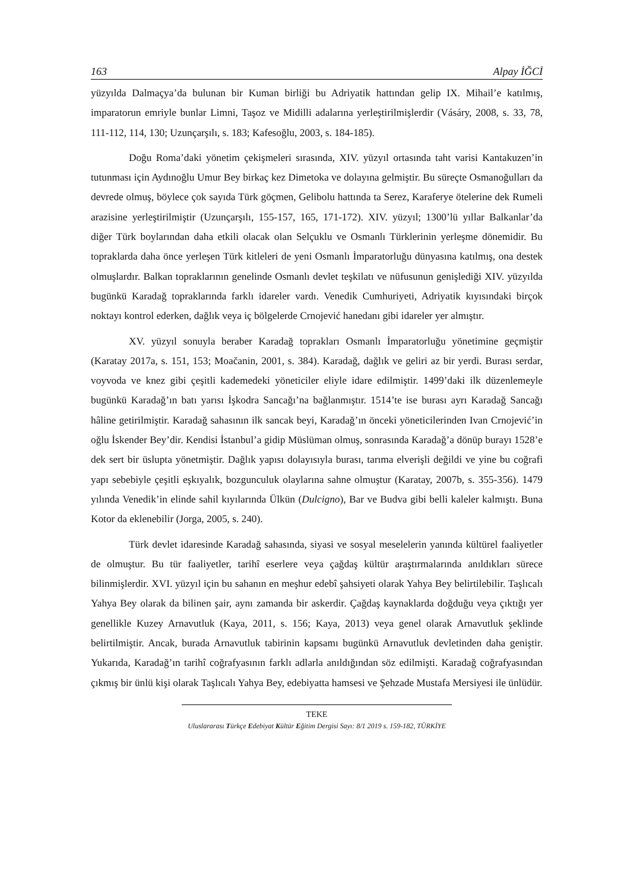163 Alpay İĞCİ
yüzyılda Dalmaçya’da bulunan bir Kuman birliği bu Adriyatik hattından gelip IX. Mihail’e katılmış, imparatorun emriyle bunlar Limni, Taşoz ve Midilli adalarına yerleştirilmişlerdir (Vásáry, 2008, s. 33, 78, 111-112, 114, 130; Uzunçarşılı, s. 183; Kafesoğlu, 2003, s. 184-185).
Doğu Roma’daki yönetim çekişmeleri sırasında, XIV. yüzyıl ortasında taht varisi Kantakuzen’in tutunması için Aydınoğlu Umur Bey birkaç kez Dimetoka ve dolayına gelmiştir. Bu süreçte Osmanoğulları da devrede olmuş, böylece çok sayıda Türk göçmen, Gelibolu hattında ta Serez, Karaferye ötelerine dek Rumeli arazisine yerleştirilmiştir (Uzunçarşılı, 155-157, 165, 171-172). XIV. yüzyıl; 1300’lü yıllar Balkanlar’da diğer Türk boylarından daha etkili olacak olan Selçuklu ve Osmanlı Türklerinin yerleşme dönemidir. Bu topraklarda daha önce yerleşen Türk kitleleri de yeni Osmanlı İmparatorluğu dünyasına katılmış, ona destek olmuşlardır. Balkan topraklarının genelinde Osmanlı devlet teşkilatı ve nüfusunun genişlediği XIV. yüzyılda bugünkü Karadağ topraklarında farklı idareler vardı. Venedik Cumhuriyeti, Adriyatik kıyısındaki birçok noktayı kontrol ederken, dağlık veya iç bölgelerde Crnojević hanedanı gibi idareler yer almıştır.
XV. yüzyıl sonuyla beraber Karadağ toprakları Osmanlı İmparatorluğu yönetimine geçmiştir (Karatay 2017a, s. 151, 153; Moačanin, 2001, s. 384). Karadağ, dağlık ve geliri az bir yerdi. Burası serdar, voyvoda ve knez gibi çeşitli kademedeki yöneticiler eliyle idare edilmiştir. 1499’daki ilk düzenlemeyle bugünkü Karadağ’ın batı yarısı İşkodra Sancağı’na bağlanmıştır. 1514’te ise burası ayrı Karadağ Sancağı hâline getirilmiştir. Karadağ sahasının ilk sancak beyi, Karadağ’ın önceki yöneticilerinden Ivan Crnojević’in oğlu İskender Bey’dir. Kendisi İstanbul’a gidip Müslüman olmuş, sonrasında Karadağ’a dönüp burayı 1528’e dek sert bir üslupta yönetmiştir. Dağlık yapısı dolayısıyla burası, tarıma elverişli değildi ve yine bu coğrafi yapı sebebiyle çeşitli eşkıyalık, bozgunculuk olaylarına sahne olmuştur (Karatay, 2007b, s. 355-356). 1479 yılında Venedik’in elinde sahil kıyılarında Ülkün (Dulcigno), Bar ve Budva gibi belli kaleler kalmıştı. Buna Kotor da eklenebilir (Jorga, 2005, s. 240).
Türk devlet idaresinde Karadağ sahasında, siyasi ve sosyal meselelerin yanında kültürel faaliyetler de olmuştur. Bu tür faaliyetler, tarihî eserlere veya çağdaş kültür araştırmalarında anıldıkları sürece bilinmişlerdir. XVI. yüzyıl için bu sahanın en meşhur edebî şahsiyeti olarak Yahya Bey belirtilebilir. Taşlıcalı Yahya Bey olarak da bilinen şair, aynı zamanda bir askerdir. Çağdaş kaynaklarda doğduğu veya çıktığı yer genellikle Kuzey Arnavutluk (Kaya, 2011, s. 156; Kaya, 2013) veya genel olarak Arnavutluk şeklinde belirtilmiştir. Ancak, burada Arnavutluk tabirinin kapsamı bugünkü Arnavutluk devletinden daha geniştir. Yukarıda, Karadağ’ın tarihî coğrafyasının farklı adlarla anıldığından söz edilmişti. Karadağ coğrafyasından çıkmış bir ünlü kişi olarak Taşlıcalı Yahya Bey, edebiyatta hamsesi ve Şehzade Mustafa Mersiyesi ile ünlüdür.
TEKE
Uluslararası Türkçe Edebiyat Kültür Eğitim Dergisi Sayı: 8/1 2019 s. 159-182, TÜRKİYE